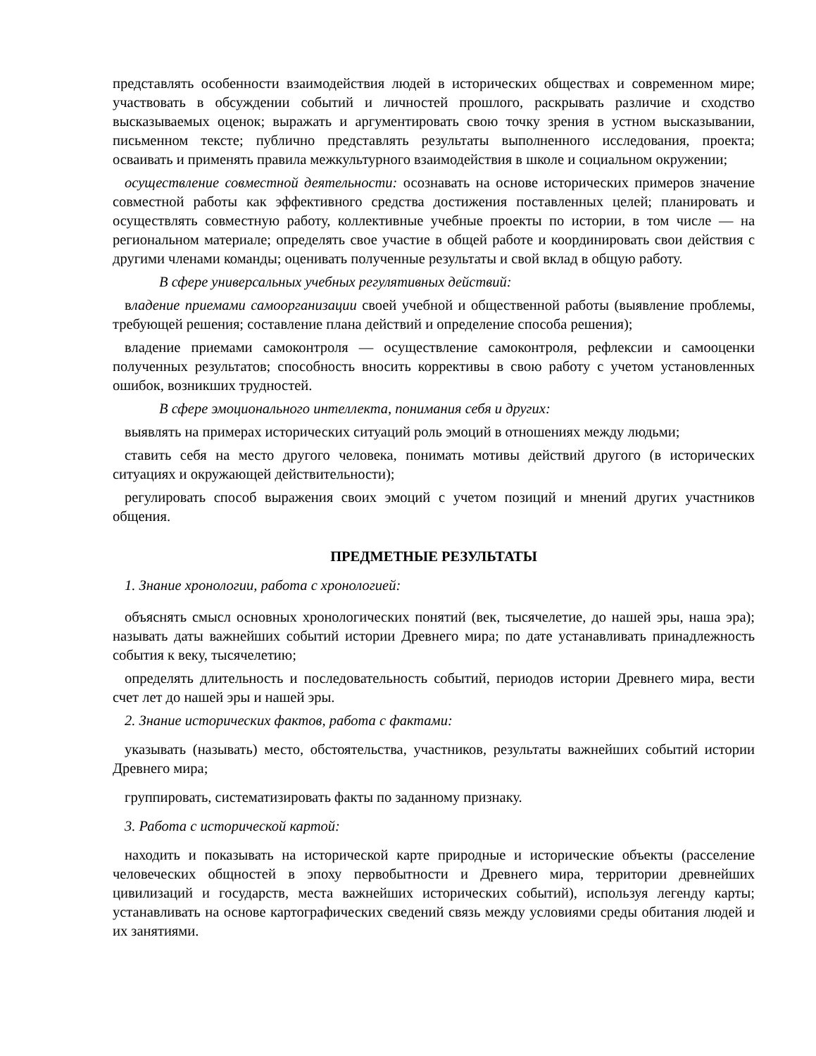представлять особенности взаимодействия людей в исторических обществах и современном мире; участвовать в обсуждении событий и личностей прошлого, раскрывать различие и сходство высказываемых оценок; выражать и аргументировать свою точку зрения в устном высказывании, письменном тексте; публично представлять результаты выполненного исследования, проекта; осваивать и применять правила межкультурного взаимодействия в школе и социальном окружении;
осуществление совместной деятельности: осознавать на основе исторических примеров значение совместной работы как эффективного средства достижения поставленных целей; планировать и осуществлять совместную работу, коллективные учебные проекты по истории, в том числе — на региональном материале; определять свое участие в общей работе и координировать свои действия с другими членами команды; оценивать полученные результаты и свой вклад в общую работу.
В сфере универсальных учебных регулятивных действий:
владение приемами самоорганизации своей учебной и общественной работы (выявление проблемы, требующей решения; составление плана действий и определение способа решения);
владение приемами самоконтроля — осуществление самоконтроля, рефлексии и самооценки полученных результатов; способность вносить коррективы в свою работу с учетом установленных ошибок, возникших трудностей.
В сфере эмоционального интеллекта, понимания себя и других:
выявлять на примерах исторических ситуаций роль эмоций в отношениях между людьми;
ставить себя на место другого человека, понимать мотивы действий другого (в исторических ситуациях и окружающей действительности);
регулировать способ выражения своих эмоций с учетом позиций и мнений других участников общения.
ПРЕДМЕТНЫЕ РЕЗУЛЬТАТЫ
1. Знание хронологии, работа с хронологией:
объяснять смысл основных хронологических понятий (век, тысячелетие, до нашей эры, наша эра); называть даты важнейших событий истории Древнего мира; по дате устанавливать принадлежность события к веку, тысячелетию;
определять длительность и последовательность событий, периодов истории Древнего мира, вести счет лет до нашей эры и нашей эры.
2. Знание исторических фактов, работа с фактами:
указывать (называть) место, обстоятельства, участников, результаты важнейших событий истории Древнего мира;
группировать, систематизировать факты по заданному признаку.
3. Работа с исторической картой:
находить и показывать на исторической карте природные и исторические объекты (расселение человеческих общностей в эпоху первобытности и Древнего мира, территории древнейших цивилизаций и государств, места важнейших исторических событий), используя легенду карты; устанавливать на основе картографических сведений связь между условиями среды обитания людей и их занятиями.